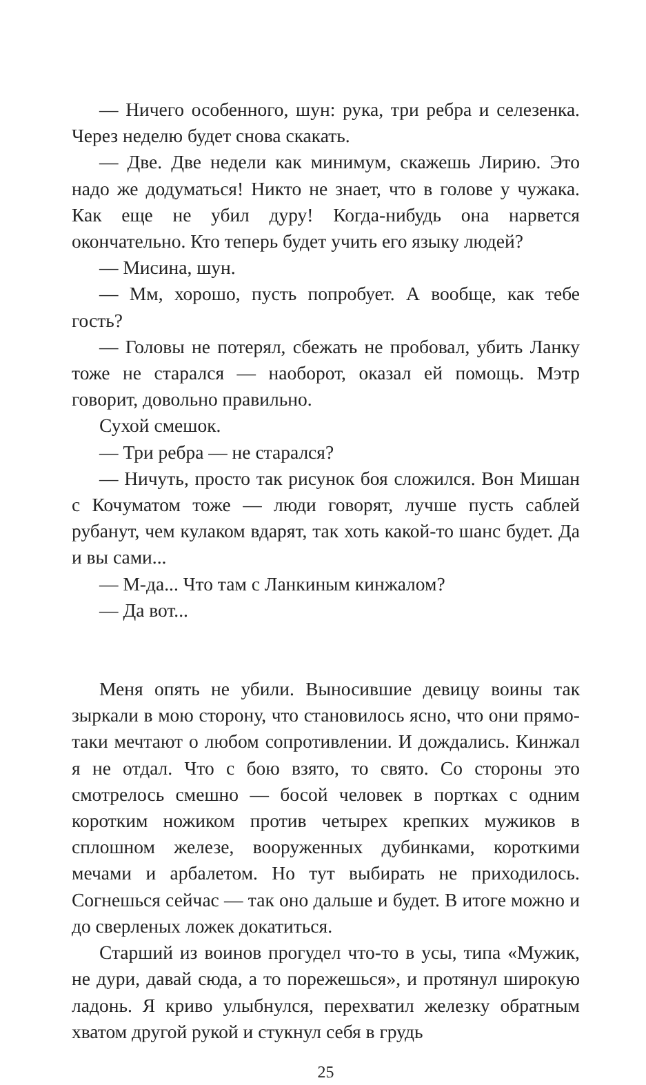— Ничего особенного, шун: рука, три ребра и селезенка. Через неделю будет снова скакать.
— Две. Две недели как минимум, скажешь Лирию. Это надо же додуматься! Никто не знает, что в голове у чужака. Как еще не убил дуру! Когда-нибудь она нарвется окончательно. Кто теперь будет учить его языку людей?
— Мисина, шун.
— Мм, хорошо, пусть попробует. А вообще, как тебе гость?
— Головы не потерял, сбежать не пробовал, убить Ланку тоже не старался — наоборот, оказал ей помощь. Мэтр говорит, довольно правильно.
Сухой смешок.
— Три ребра — не старался?
— Ничуть, просто так рисунок боя сложился. Вон Мишан с Кочуматом тоже — люди говорят, лучше пусть саблей рубанут, чем кулаком вдарят, так хоть какой-то шанс будет. Да и вы сами...
— М-да... Что там с Ланкиным кинжалом?
— Да вот...
Меня опять не убили. Выносившие девицу воины так зыркали в мою сторону, что становилось ясно, что они прямо-таки мечтают о любом сопротивлении. И дождались. Кинжал я не отдал. Что с бою взято, то свято. Со стороны это смотрелось смешно — босой человек в портках с одним коротким ножиком против четырех крепких мужиков в сплошном железе, вооруженных дубинками, короткими мечами и арбалетом. Но тут выбирать не приходилось. Согнешься сейчас — так оно дальше и будет. В итоге можно и до сверленых ложек докатиться.
Старший из воинов прогудел что-то в усы, типа «Мужик, не дури, давай сюда, а то порежешься», и протянул широкую ладонь. Я криво улыбнулся, перехватил железку обратным хватом другой рукой и стукнул себя в грудь
25